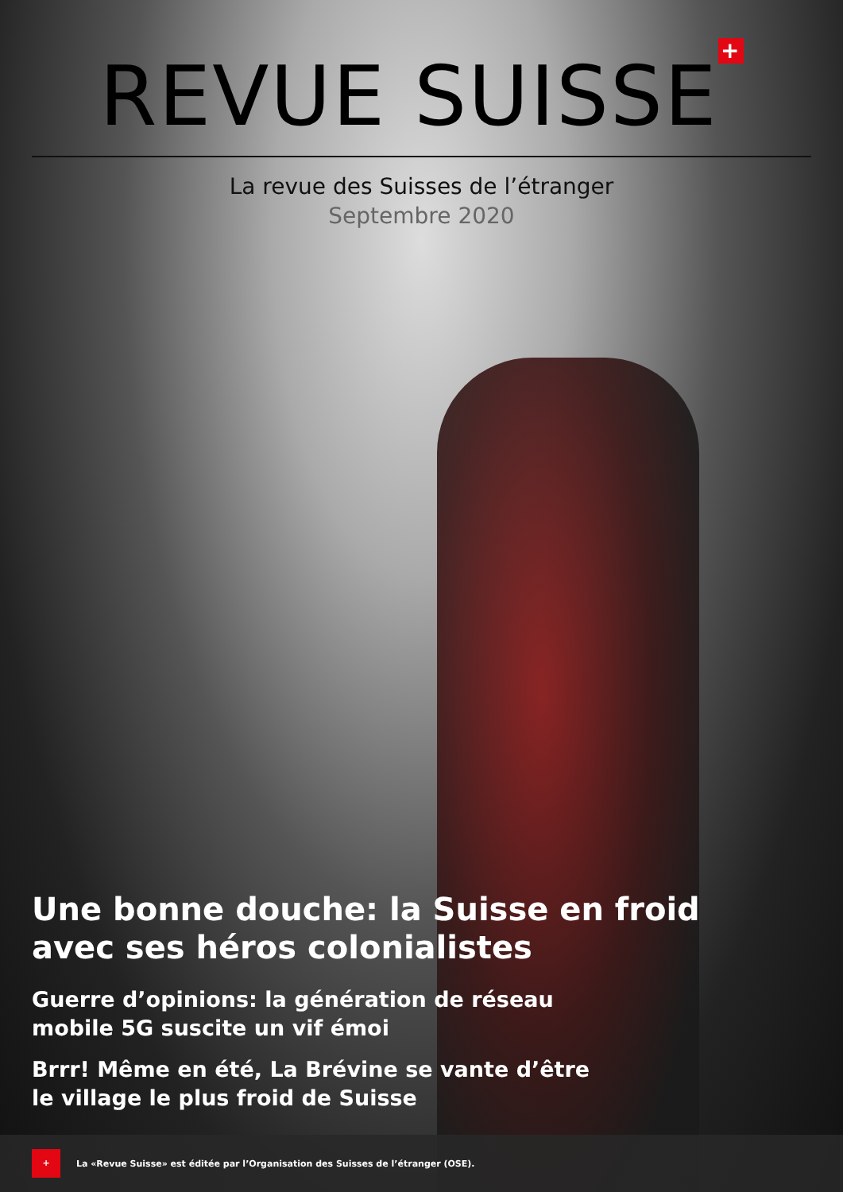REVUE SUISSE +
La revue des Suisses de l’étranger
Septembre 2020
Une bonne douche: la Suisse en froid
avec ses héros colonialistes
Guerre d’opinions: la génération de réseau
mobile 5G suscite un vif émoi
Brrr! Même en été, La Brévine se vante d’être
le village le plus froid de Suisse
+
La «Revue Suisse» est éditée par l’Organisation des Suisses de l’étranger (OSE).